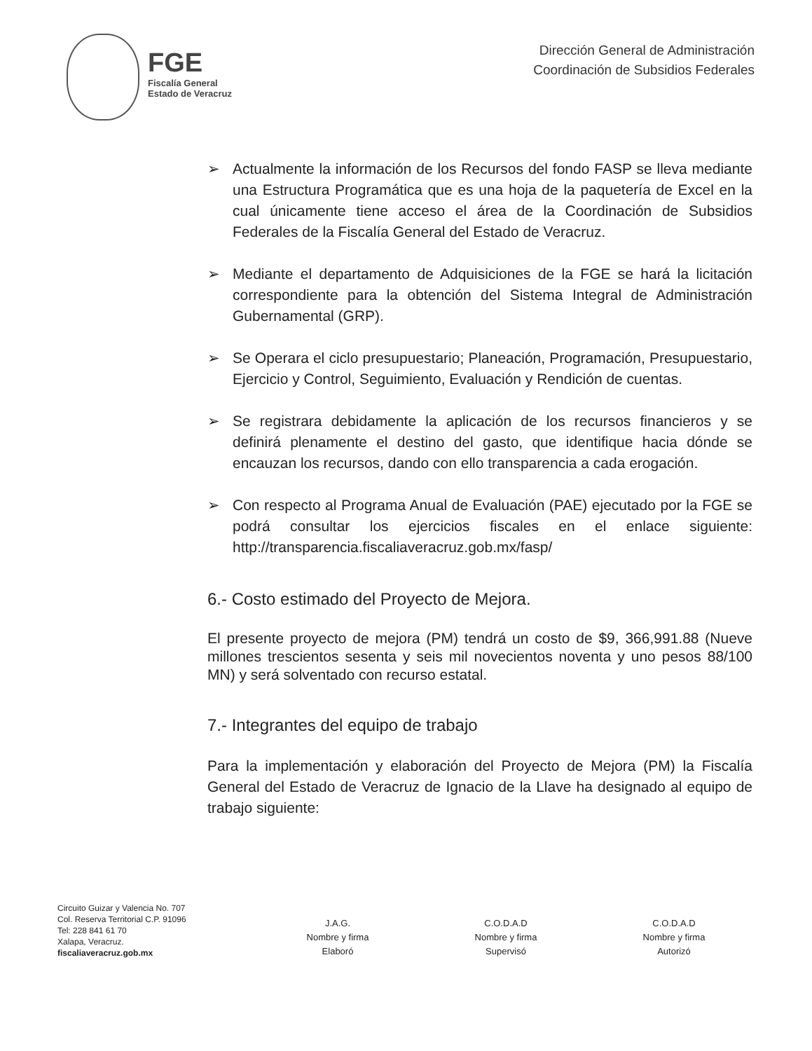FGE
Fiscalía General
Estado de Veracruz
Dirección General de Administración
Coordinación de Subsidios Federales
➢ Actualmente la información de los Recursos del fondo FASP se lleva mediante una Estructura Programática que es una hoja de la paquetería de Excel en la cual únicamente tiene acceso el área de la Coordinación de Subsidios Federales de la Fiscalía General del Estado de Veracruz.
➢ Mediante el departamento de Adquisiciones de la FGE se hará la licitación correspondiente para la obtención del Sistema Integral de Administración Gubernamental (GRP).
➢ Se Operara el ciclo presupuestario; Planeación, Programación, Presupuestario, Ejercicio y Control, Seguimiento, Evaluación y Rendición de cuentas.
➢ Se registrara debidamente la aplicación de los recursos financieros y se definirá plenamente el destino del gasto, que identifique hacia dónde se encauzan los recursos, dando con ello transparencia a cada erogación.
➢ Con respecto al Programa Anual de Evaluación (PAE) ejecutado por la FGE se podrá consultar los ejercicios fiscales en el enlace siguiente: http://transparencia.fiscaliaveracruz.gob.mx/fasp/
6.- Costo estimado del Proyecto de Mejora.
El presente proyecto de mejora (PM) tendrá un costo de $9, 366,991.88 (Nueve millones trescientos sesenta y seis mil novecientos noventa y uno pesos 88/100 MN) y será solventado con recurso estatal.
7.- Integrantes del equipo de trabajo
Para la implementación y elaboración del Proyecto de Mejora (PM) la Fiscalía General del Estado de Veracruz de Ignacio de la Llave ha designado al equipo de trabajo siguiente:
Circuito Guizar y Valencia No. 707
Col. Reserva Territorial C.P. 91096
Tel: 228 841 61 70
Xalapa, Veracruz.
fiscaliaveracruz.gob.mx
J.A.G.
Nombre y firma
Elaboró
C.O.D.A.D
Nombre y firma
Supervisó
C.O.D.A.D
Nombre y firma
Autorizó